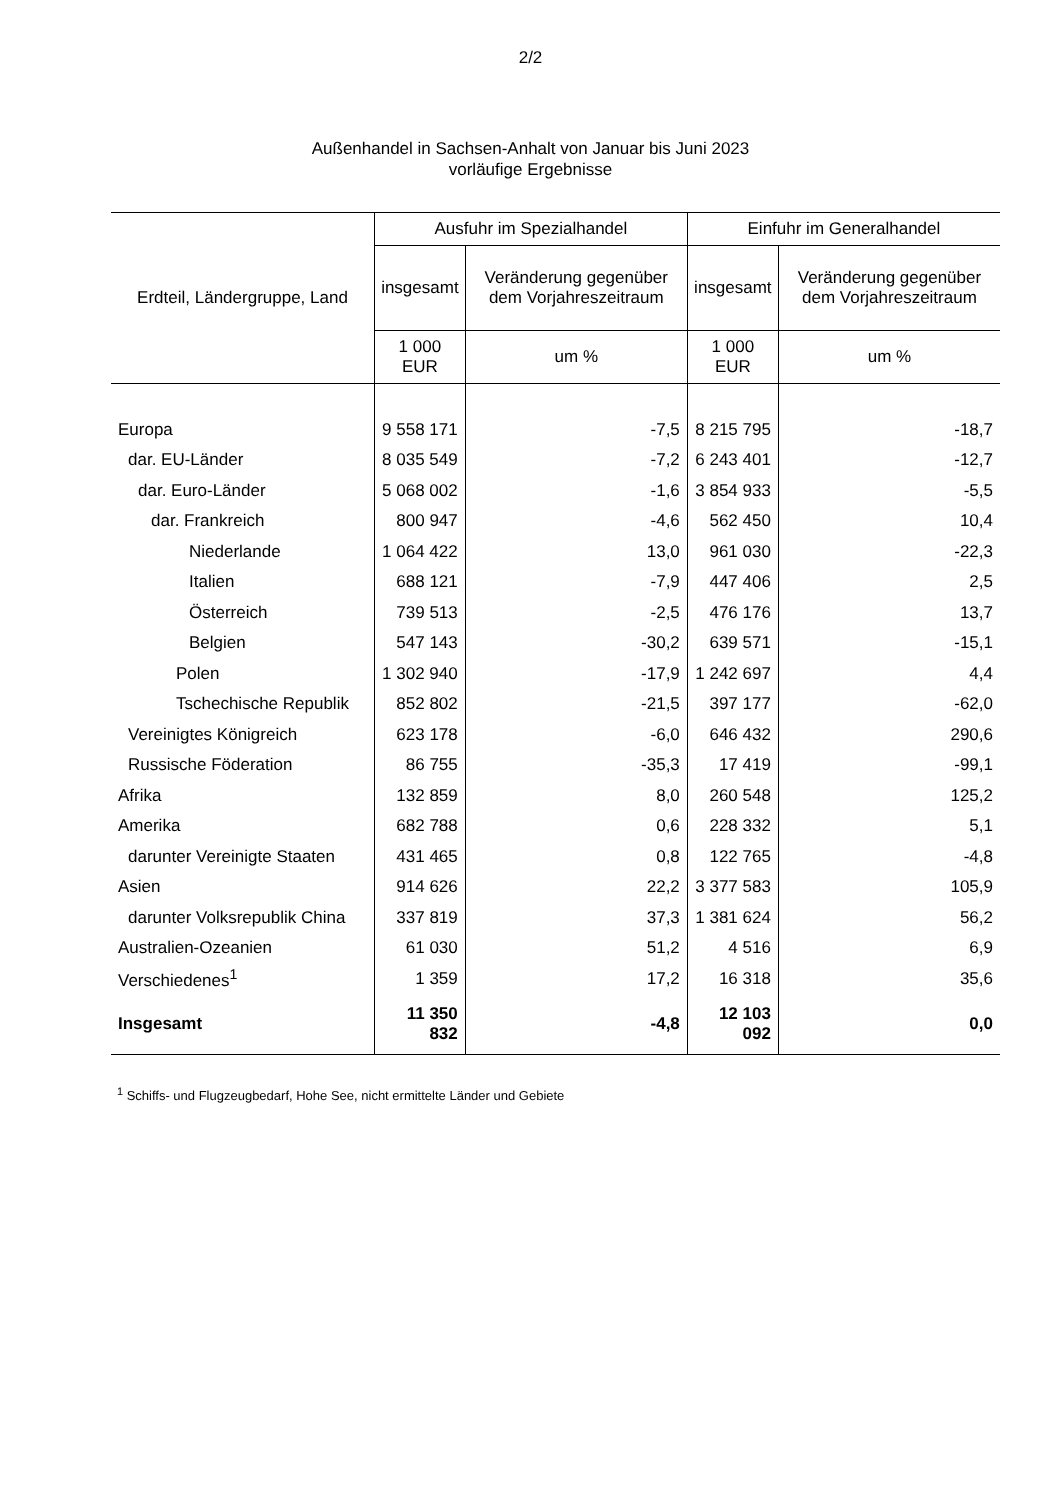2/2
Außenhandel in Sachsen-Anhalt von Januar bis Juni 2023
vorläufige Ergebnisse
| Erdteil, Ländergruppe, Land | Ausfuhr im Spezialhandel | | Einfuhr im Generalhandel | |
| --- | --- | --- | --- | --- |
| | insgesamt | Veränderung gegenüber dem Vorjahreszeitraum | insgesamt | Veränderung gegenüber dem Vorjahreszeitraum |
| | 1 000 EUR | um % | 1 000 EUR | um % |
| Europa | 9 558 171 | -7,5 | 8 215 795 | -18,7 |
| dar. EU-Länder | 8 035 549 | -7,2 | 6 243 401 | -12,7 |
| dar. Euro-Länder | 5 068 002 | -1,6 | 3 854 933 | -5,5 |
| dar. Frankreich | 800 947 | -4,6 | 562 450 | 10,4 |
| Niederlande | 1 064 422 | 13,0 | 961 030 | -22,3 |
| Italien | 688 121 | -7,9 | 447 406 | 2,5 |
| Österreich | 739 513 | -2,5 | 476 176 | 13,7 |
| Belgien | 547 143 | -30,2 | 639 571 | -15,1 |
| Polen | 1 302 940 | -17,9 | 1 242 697 | 4,4 |
| Tschechische Republik | 852 802 | -21,5 | 397 177 | -62,0 |
| Vereinigtes Königreich | 623 178 | -6,0 | 646 432 | 290,6 |
| Russische Föderation | 86 755 | -35,3 | 17 419 | -99,1 |
| Afrika | 132 859 | 8,0 | 260 548 | 125,2 |
| Amerika | 682 788 | 0,6 | 228 332 | 5,1 |
| darunter Vereinigte Staaten | 431 465 | 0,8 | 122 765 | -4,8 |
| Asien | 914 626 | 22,2 | 3 377 583 | 105,9 |
| darunter Volksrepublik China | 337 819 | 37,3 | 1 381 624 | 56,2 |
| Australien-Ozeanien | 61 030 | 51,2 | 4 516 | 6,9 |
| Verschiedenes<sup>1</sup> | 1 359 | 17,2 | 16 318 | 35,6 |
| Insgesamt | 11 350 832 | -4,8 | 12 103 092 | 0,0 |
<sup>1</sup> Schiffs- und Flugzeugbedarf, Hohe See, nicht ermittelte Länder und Gebiete